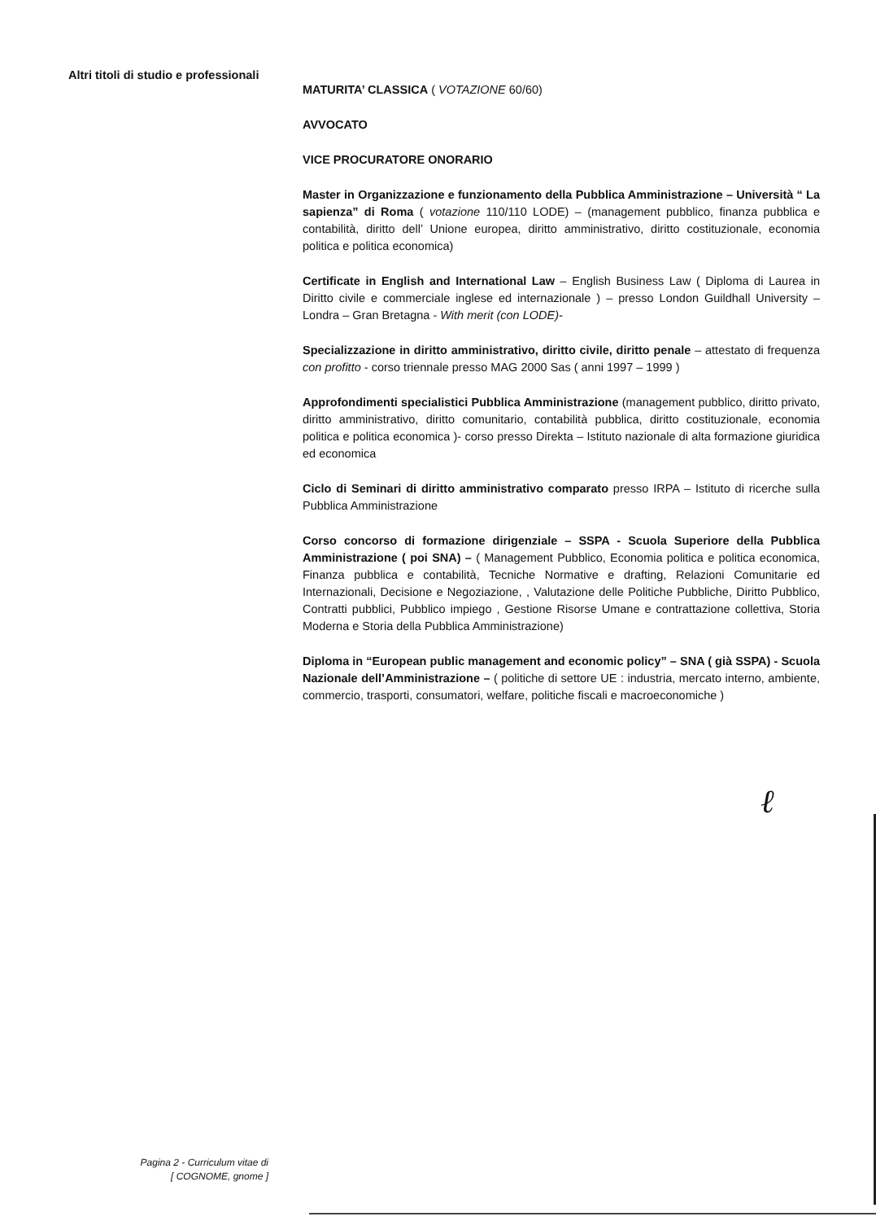Altri titoli di studio e professionali
MATURITA’ CLASSICA ( VOTAZIONE 60/60)
AVVOCATO
VICE PROCURATORE ONORARIO
Master in Organizzazione e funzionamento della Pubblica Amministrazione – Università “ La sapienza” di Roma ( votazione 110/110 LODE) – (management pubblico, finanza pubblica e contabilità, diritto dell’ Unione europea, diritto amministrativo, diritto costituzionale, economia politica e politica economica)
Certificate in English and International Law – English Business Law ( Diploma di Laurea in Diritto civile e commerciale inglese ed internazionale ) – presso London Guildhall University – Londra – Gran Bretagna - With merit (con LODE)-
Specializzazione in diritto amministrativo, diritto civile, diritto penale – attestato di frequenza con profitto - corso triennale presso MAG 2000 Sas ( anni 1997 – 1999 )
Approfondimenti specialistici Pubblica Amministrazione (management pubblico, diritto privato, diritto amministrativo, diritto comunitario, contabilità pubblica, diritto costituzionale, economia politica e politica economica )- corso presso Direkta – Istituto nazionale di alta formazione giuridica ed economica
Ciclo di Seminari di diritto amministrativo comparato presso IRPA – Istituto di ricerche sulla Pubblica Amministrazione
Corso concorso di formazione dirigenziale – SSPA - Scuola Superiore della Pubblica Amministrazione ( poi SNA) – ( Management Pubblico, Economia politica e politica economica, Finanza pubblica e contabilità, Tecniche Normative e drafting, Relazioni Comunitarie ed Internazionali, Decisione e Negoziazione, , Valutazione delle Politiche Pubbliche, Diritto Pubblico, Contratti pubblici, Pubblico impiego , Gestione Risorse Umane e contrattazione collettiva, Storia Moderna e Storia della Pubblica Amministrazione)
Diploma in “European public management and economic policy” – SNA ( già SSPA) - Scuola Nazionale dell’Amministrazione – ( politiche di settore UE : industria, mercato interno, ambiente, commercio, trasporti, consumatori, welfare, politiche fiscali e macroeconomiche )
ℓ
Pagina 2 - Curriculum vitae di
[ COGNOME, gnome ]